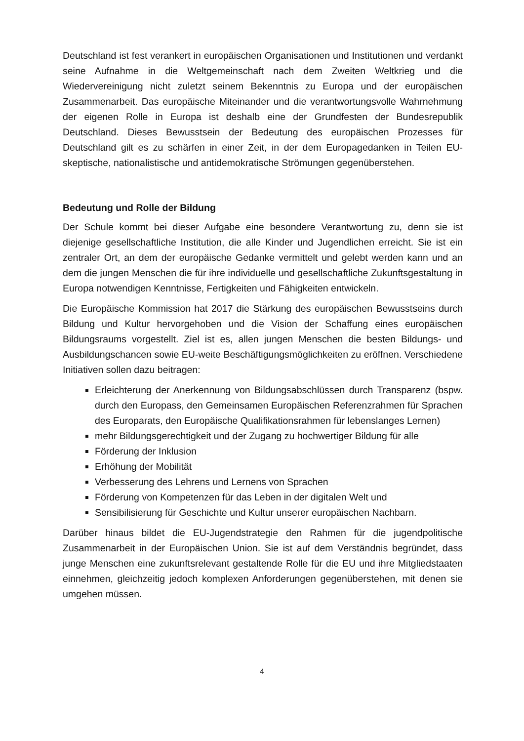Deutschland ist fest verankert in europäischen Organisationen und Institutionen und verdankt seine Aufnahme in die Weltgemeinschaft nach dem Zweiten Weltkrieg und die Wiedervereinigung nicht zuletzt seinem Bekenntnis zu Europa und der europäischen Zusammenarbeit. Das europäische Miteinander und die verantwortungsvolle Wahrnehmung der eigenen Rolle in Europa ist deshalb eine der Grundfesten der Bundesrepublik Deutschland. Dieses Bewusstsein der Bedeutung des europäischen Prozesses für Deutschland gilt es zu schärfen in einer Zeit, in der dem Europagedanken in Teilen EU-skeptische, nationalistische und antidemokratische Strömungen gegenüberstehen.
Bedeutung und Rolle der Bildung
Der Schule kommt bei dieser Aufgabe eine besondere Verantwortung zu, denn sie ist diejenige gesellschaftliche Institution, die alle Kinder und Jugendlichen erreicht. Sie ist ein zentraler Ort, an dem der europäische Gedanke vermittelt und gelebt werden kann und an dem die jungen Menschen die für ihre individuelle und gesellschaftliche Zukunftsgestaltung in Europa notwendigen Kenntnisse, Fertigkeiten und Fähigkeiten entwickeln.
Die Europäische Kommission hat 2017 die Stärkung des europäischen Bewusstseins durch Bildung und Kultur hervorgehoben und die Vision der Schaffung eines europäischen Bildungsraums vorgestellt. Ziel ist es, allen jungen Menschen die besten Bildungs- und Ausbildungschancen sowie EU-weite Beschäftigungsmöglichkeiten zu eröffnen. Verschiedene Initiativen sollen dazu beitragen:
Erleichterung der Anerkennung von Bildungsabschlüssen durch Transparenz (bspw. durch den Europass, den Gemeinsamen Europäischen Referenzrahmen für Sprachen des Europarats, den Europäische Qualifikationsrahmen für lebenslanges Lernen)
mehr Bildungsgerechtigkeit und der Zugang zu hochwertiger Bildung für alle
Förderung der Inklusion
Erhöhung der Mobilität
Verbesserung des Lehrens und Lernens von Sprachen
Förderung von Kompetenzen für das Leben in der digitalen Welt und
Sensibilisierung für Geschichte und Kultur unserer europäischen Nachbarn.
Darüber hinaus bildet die EU-Jugendstrategie den Rahmen für die jugendpolitische Zusammenarbeit in der Europäischen Union. Sie ist auf dem Verständnis begründet, dass junge Menschen eine zukunftsrelevant gestaltende Rolle für die EU und ihre Mitgliedstaaten einnehmen, gleichzeitig jedoch komplexen Anforderungen gegenüberstehen, mit denen sie umgehen müssen.
4